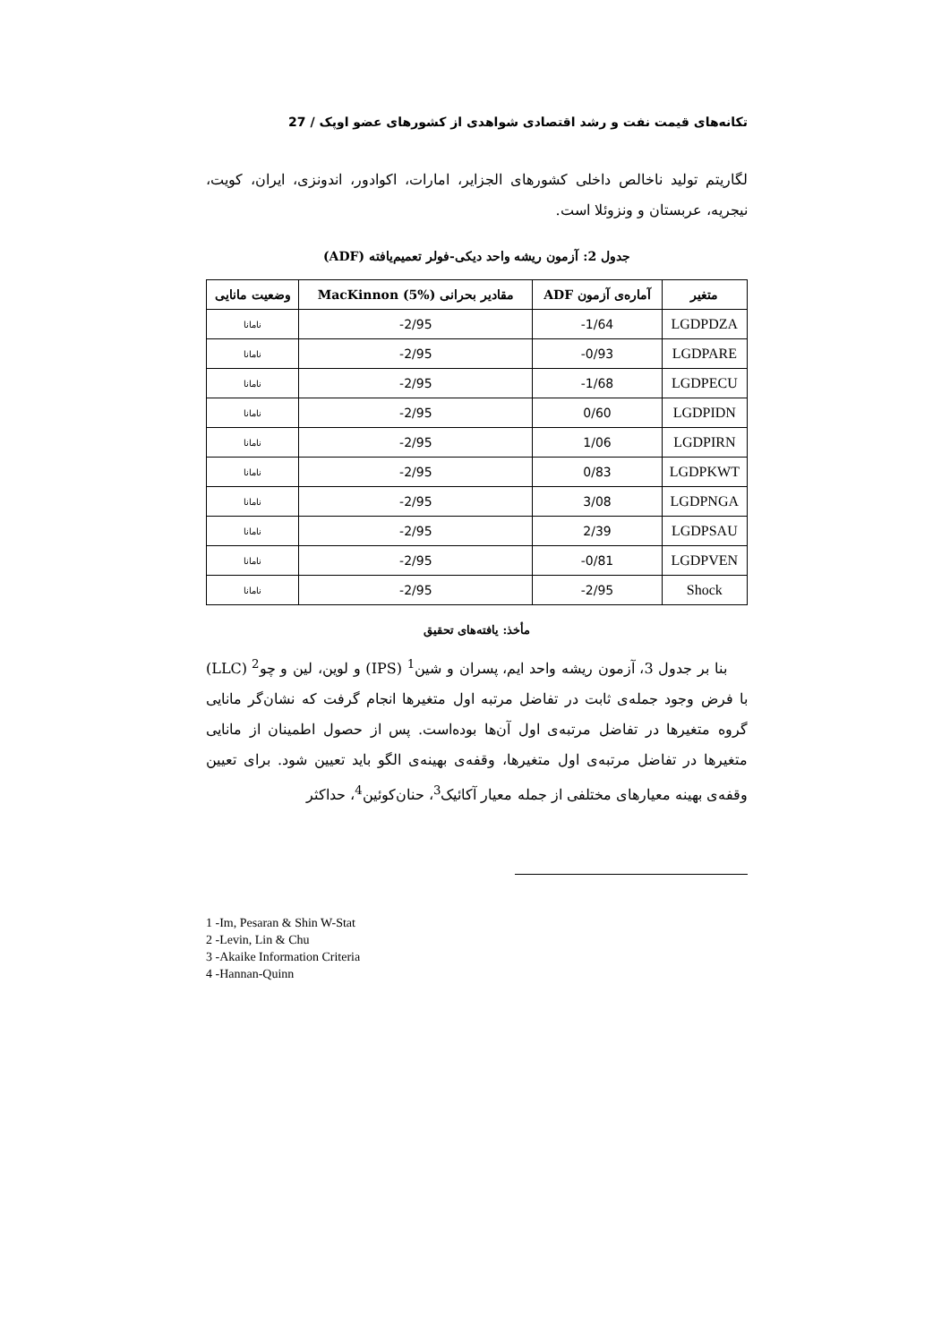تکانه‌های قیمت نفت و رشد اقتصادی شواهدی از کشورهای عضو اوپک / 27
لگاریتم تولید ناخالص داخلی کشورهای الجزایر، امارات، اکوادور، اندونزی، ایران، کویت، نیجریه، عربستان و ونزوئلا است.
جدول 2: آزمون ریشه واحد دیکی-فولر تعمیم‌یافته (ADF)
| متغیر | آماره‌ی آزمون ADF | مقادیر بحرانی MacKinnon (5%) | وضعیت مانایی |
| --- | --- | --- | --- |
| LGDPDZA | -1/64 | -2/95 | نامانا |
| LGDPARE | -0/93 | -2/95 | نامانا |
| LGDPECU | -1/68 | -2/95 | نامانا |
| LGDPIDN | 0/60 | -2/95 | نامانا |
| LGDPIRN | 1/06 | -2/95 | نامانا |
| LGDPKWT | 0/83 | -2/95 | نامانا |
| LGDPNGA | 3/08 | -2/95 | نامانا |
| LGDPSAU | 2/39 | -2/95 | نامانا |
| LGDPVEN | -0/81 | -2/95 | نامانا |
| Shock | -2/95 | -2/95 | نامانا |
مأخذ: یافته‌های تحقیق
بنا بر جدول 3، آزمون ریشه واحد ایم، پسران و شین<sup>1</sup> (IPS) و لوین، لین و چو<sup>2</sup> (LLC) با فرض وجود جمله‌ی ثابت در تفاضل مرتبه اول متغیرها انجام گرفت که نشان‌گر مانایی گروه متغیرها در تفاضل مرتبه‌ی اول آن‌ها بوده‌است. پس از حصول اطمینان از مانایی متغیرها در تفاضل مرتبه‌ی اول متغیرها، وقفه‌ی بهینه‌ی الگو باید تعیین شود. برای تعیین وقفه‌ی بهینه معیارهای مختلفی از جمله معیار آکائیک<sup>3</sup>، حنان‌کوئین<sup>4</sup>، حداکثر
1 -Im, Pesaran & Shin W-Stat
2 -Levin, Lin & Chu
3 -Akaike Information Criteria
4 -Hannan-Quinn